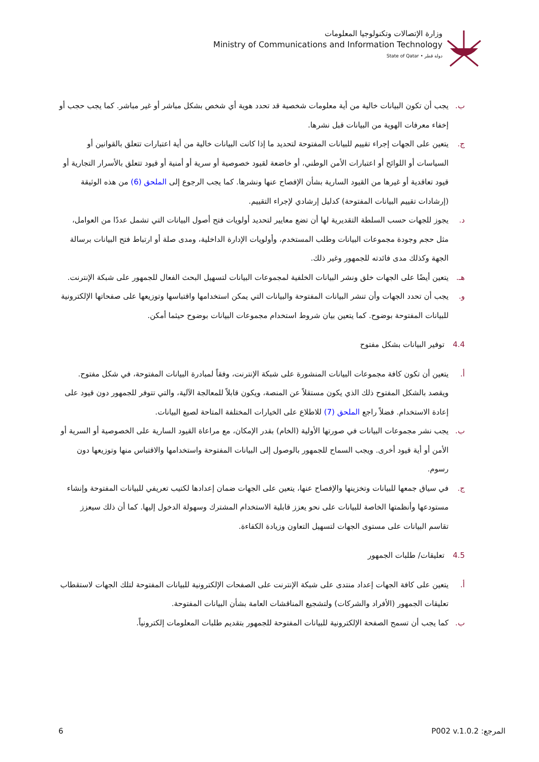وزارة الإتصالات وتكنولوجيا المعلومات
Ministry of Communications and Information Technology
State of Qatar • دولة قطر
ب. يجب أن تكون البيانات خالية من أية معلومات شخصية قد تحدد هوية أي شخص بشكل مباشر أو غير مباشر. كما يجب حجب أو إخفاء معرفات الهوية من البيانات قبل نشرها.
ج. يتعين على الجهات إجراء تقييم للبيانات المفتوحة لتحديد ما إذا كانت البيانات خالية من أية اعتبارات تتعلق بالقوانين أو السياسات أو اللوائح أو اعتبارات الأمن الوطني، أو خاضعة لقيود خصوصية أو سرية أو أمنية أو قيود تتعلق بالأسرار التجارية أو قيود تعاقدية أو غيرها من القيود السارية بشأن الإفصاح عنها ونشرها. كما يجب الرجوع إلى الملحق (6) من هذه الوثيقة (إرشادات تقييم البيانات المفتوحة) كدليل إرشادي لإجراء التقييم.
د. يجوز للجهات حسب السلطة التقديرية لها أن تضع معايير لتحديد أولويات فتح أصول البيانات التي تشمل عددًا من العوامل، مثل حجم وجودة مجموعات البيانات وطلب المستخدم، وأولويات الإدارة الداخلية، ومدى صلة أو ارتباط فتح البيانات برسالة الجهة وكذلك مدى فائدته للجمهور وغير ذلك.
هـ. يتعين أيضًا على الجهات خلق ونشر البيانات الخلفية لمجموعات البيانات لتسهيل البحث الفعال للجمهور على شبكة الإنترنت.
و. يجب أن تحدد الجهات وأن تنشر البيانات المفتوحة والبيانات التي يمكن استخدامها واقتباسها وتوزيعها على صفحاتها الإلكترونية للبيانات المفتوحة بوضوح. كما يتعين بيان شروط استخدام مجموعات البيانات بوضوح حيثما أمكن.
4.4 توفير البيانات بشكل مفتوح
أ. يتعين أن تكون كافة مجموعات البيانات المنشورة على شبكة الإنترنت، وفقاً لمبادرة البيانات المفتوحة، في شكل مفتوح. ويقصد بالشكل المفتوح ذلك الذي يكون مستقلاً عن المنصة، ويكون قابلاً للمعالجة الآلية، والتي تتوفر للجمهور دون قيود على إعادة الاستخدام. فضلاً راجع الملحق (7) للاطلاع على الخيارات المختلفة المتاحة لصيغ البيانات.
ب. يجب نشر مجموعات البيانات في صورتها الأولية (الخام) بقدر الإمكان، مع مراعاة القيود السارية على الخصوصية أو السرية أو الأمن أو أية قيود أخرى. ويجب السماح للجمهور بالوصول إلى البيانات المفتوحة واستخدامها والاقتباس منها وتوزيعها دون رسوم.
ج. في سياق جمعها للبيانات وتخزينها والإفصاح عنها، يتعين على الجهات ضمان إعدادها لكتيب تعريفي للبيانات المفتوحة وإنشاء مستودعها وأنظمتها الخاصة للبيانات على نحو يعزز قابلية الاستخدام المشترك وسهولة الدخول إليها. كما أن ذلك سيعزز تقاسم البيانات على مستوى الجهات لتسهيل التعاون وزيادة الكفاءة.
4.5 تعليقات/ طلبات الجمهور
أ. يتعين على كافة الجهات إعداد منتدى على شبكة الإنترنت على الصفحات الإلكترونية للبيانات المفتوحة لتلك الجهات لاستقطاب تعليقات الجمهور (الأفراد والشركات) ولتشجيع المناقشات العامة بشأن البيانات المفتوحة.
ب. كما يجب أن تسمح الصفحة الإلكترونية للبيانات المفتوحة للجمهور بتقديم طلبات المعلومات إلكترونياً.
6 المرجع: P002 v.1.0.2